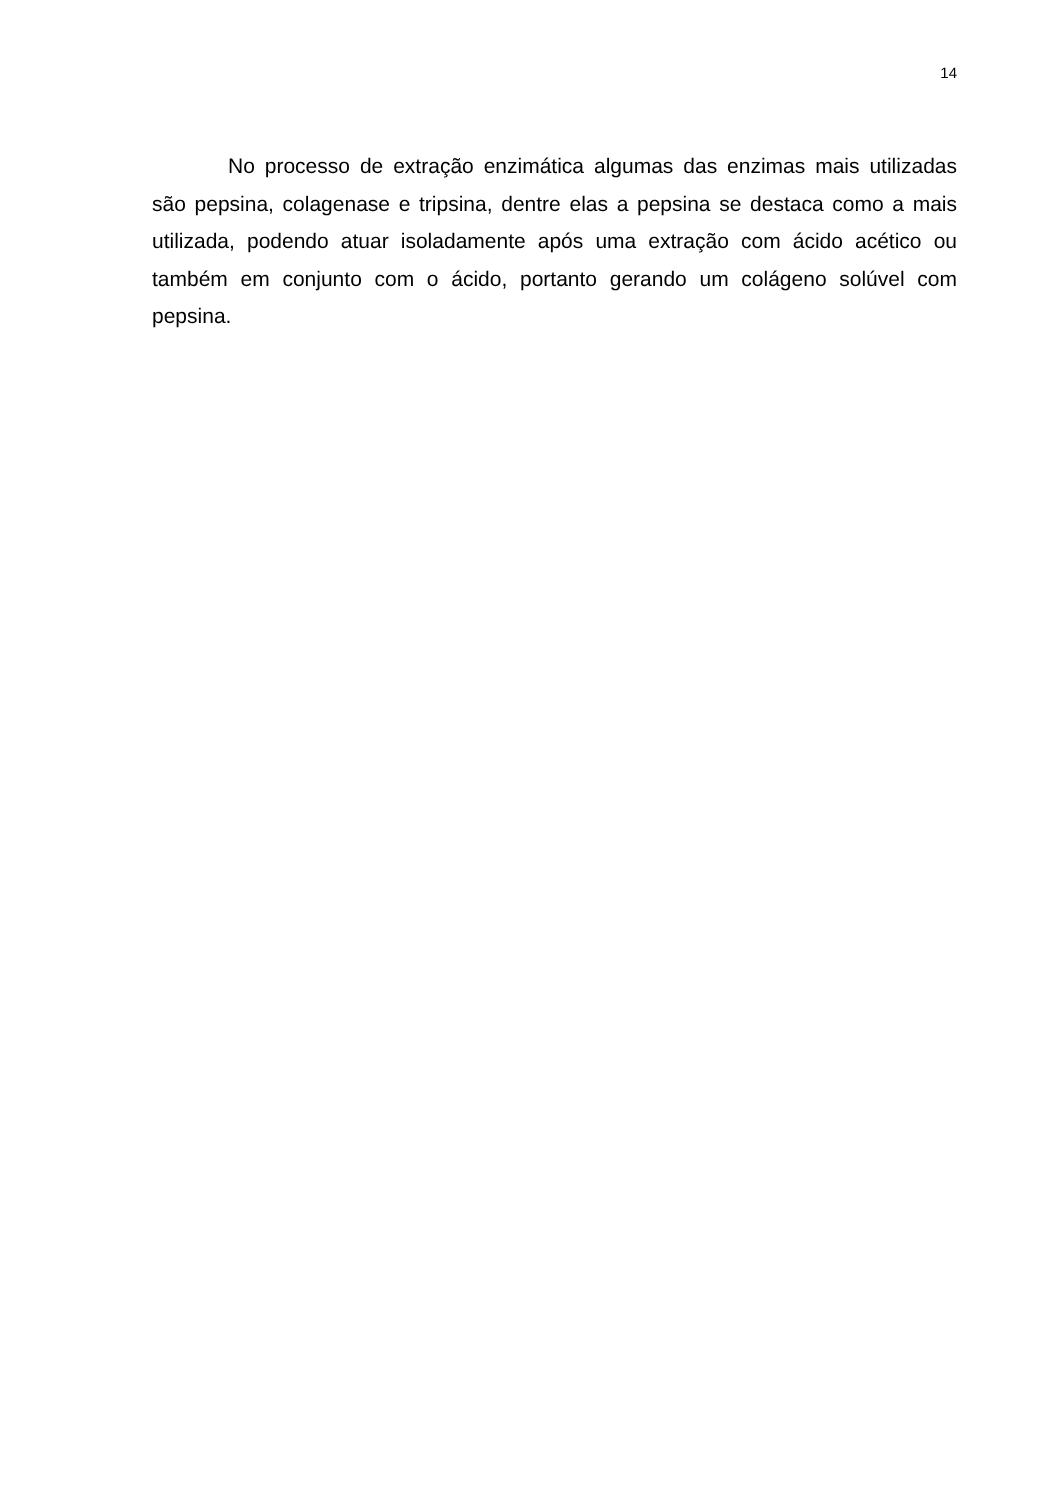14
No processo de extração enzimática algumas das enzimas mais utilizadas são pepsina, colagenase e tripsina, dentre elas a pepsina se destaca como a mais utilizada, podendo atuar isoladamente após uma extração com ácido acético ou também em conjunto com o ácido, portanto gerando um colágeno solúvel com pepsina.